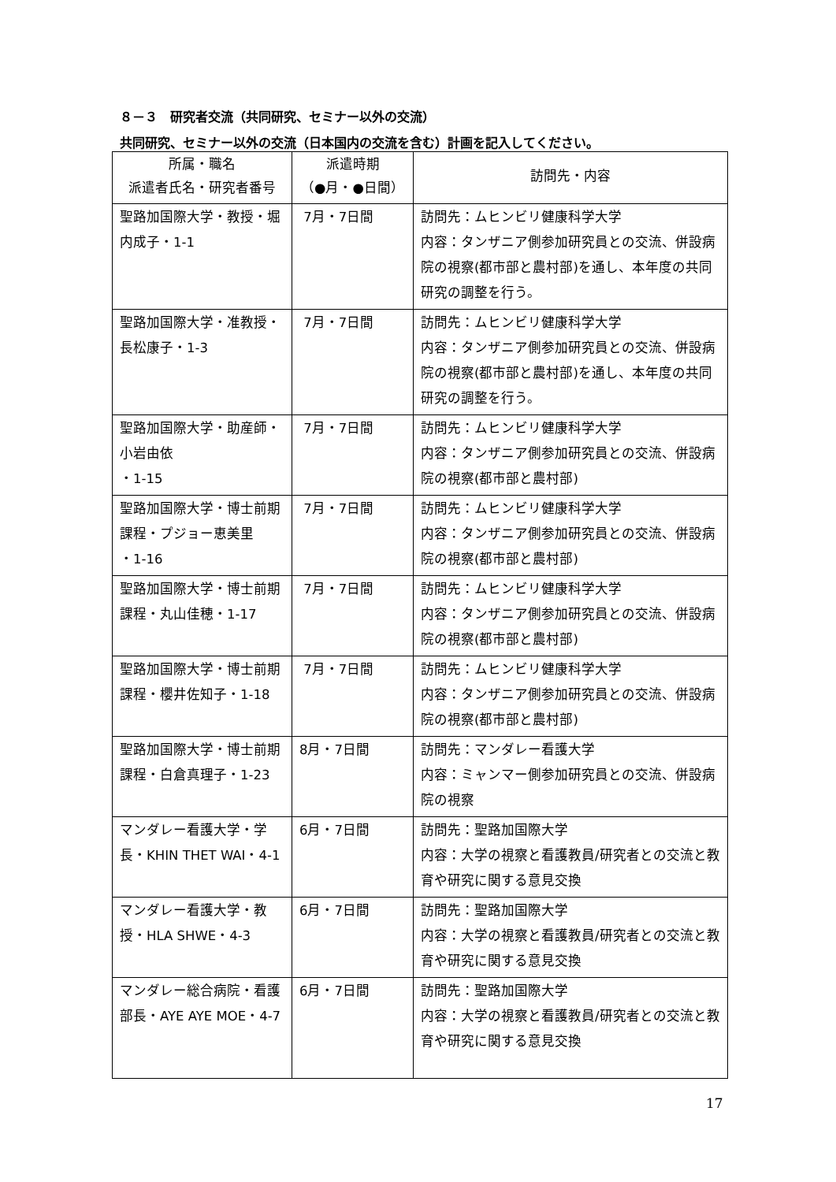８－３　研究者交流（共同研究、セミナー以外の交流）
共同研究、セミナー以外の交流（日本国内の交流を含む）計画を記入してください。
| 所属・職名 派遣者氏名・研究者番号 | 派遣時期 （●月・●日間） | 訪問先・内容 |
| --- | --- | --- |
| 聖路加国際大学・教授・堀内成子・1-1 | 7月・7日間 | 訪問先：ムヒンビリ健康科学大学 内容：タンザニア側参加研究員との交流、併設病院の視察(都市部と農村部)を通し、本年度の共同研究の調整を行う。 |
| 聖路加国際大学・准教授・長松康子・1-3 | 7月・7日間 | 訪問先：ムヒンビリ健康科学大学 内容：タンザニア側参加研究員との交流、併設病院の視察(都市部と農村部)を通し、本年度の共同研究の調整を行う。 |
| 聖路加国際大学・助産師・小岩由依 ・1-15 | 7月・7日間 | 訪問先：ムヒンビリ健康科学大学 内容：タンザニア側参加研究員との交流、併設病院の視察(都市部と農村部) |
| 聖路加国際大学・博士前期課程・プジョー恵美里 ・1-16 | 7月・7日間 | 訪問先：ムヒンビリ健康科学大学 内容：タンザニア側参加研究員との交流、併設病院の視察(都市部と農村部) |
| 聖路加国際大学・博士前期課程・丸山佳穂・1-17 | 7月・7日間 | 訪問先：ムヒンビリ健康科学大学 内容：タンザニア側参加研究員との交流、併設病院の視察(都市部と農村部) |
| 聖路加国際大学・博士前期課程・櫻井佐知子・1-18 | 7月・7日間 | 訪問先：ムヒンビリ健康科学大学 内容：タンザニア側参加研究員との交流、併設病院の視察(都市部と農村部) |
| 聖路加国際大学・博士前期課程・白倉真理子・1-23 | 8月・7日間 | 訪問先：マンダレー看護大学 内容：ミャンマー側参加研究員との交流、併設病院の視察 |
| マンダレー看護大学・学長・KHIN THET WAI・4-1 | 6月・7日間 | 訪問先：聖路加国際大学 内容：大学の視察と看護教員/研究者との交流と教育や研究に関する意見交換 |
| マンダレー看護大学・教授・HLA SHWE・4-3 | 6月・7日間 | 訪問先：聖路加国際大学 内容：大学の視察と看護教員/研究者との交流と教育や研究に関する意見交換 |
| マンダレー総合病院・看護部長・AYE AYE MOE・4-7 | 6月・7日間 | 訪問先：聖路加国際大学 内容：大学の視察と看護教員/研究者との交流と教育や研究に関する意見交換 |
17